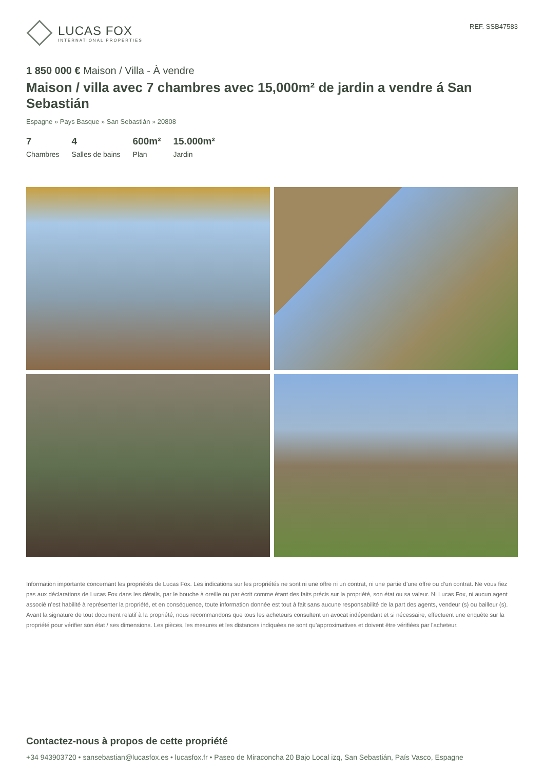LUCAS FOX
INTERNATIONAL PROPERTIES
REF. SSB47583
1 850 000 € Maison / Villa - À vendre
Maison / villa avec 7 chambres avec 15,000m² de jardin a vendre á San Sebastián
Espagne » Pays Basque » San Sebastián » 20808
7
Chambres
4
Salles de bains
600m²
Plan
15.000m²
Jardin
Information importante concernant les propriétés de Lucas Fox. Les indications sur les propriétés ne sont ni une offre ni un contrat, ni une partie d’une offre ou d’un contrat. Ne vous fiez pas aux déclarations de Lucas Fox dans les détails, par le bouche à oreille ou par écrit comme étant des faits précis sur la propriété, son état ou sa valeur. Ni Lucas Fox, ni aucun agent associé n’est habilité à représenter la propriété, et en conséquence, toute information donnée est tout à fait sans aucune responsabilité de la part des agents, vendeur (s) ou bailleur (s). Avant la signature de tout document relatif à la propriété, nous recommandons que tous les acheteurs consultent un avocat indépendant et si nécessaire, effectuent une enquête sur la propriété pour vérifier son état / ses dimensions. Les pièces, les mesures et les distances indiquées ne sont qu’approximatives et doivent être vérifiées par l'acheteur.
Contactez-nous à propos de cette propriété
+34 943903720 • sansebastian@lucasfox.es • lucasfox.fr • Paseo de Miraconcha 20 Bajo Local izq, San Sebastián, País Vasco, Espagne